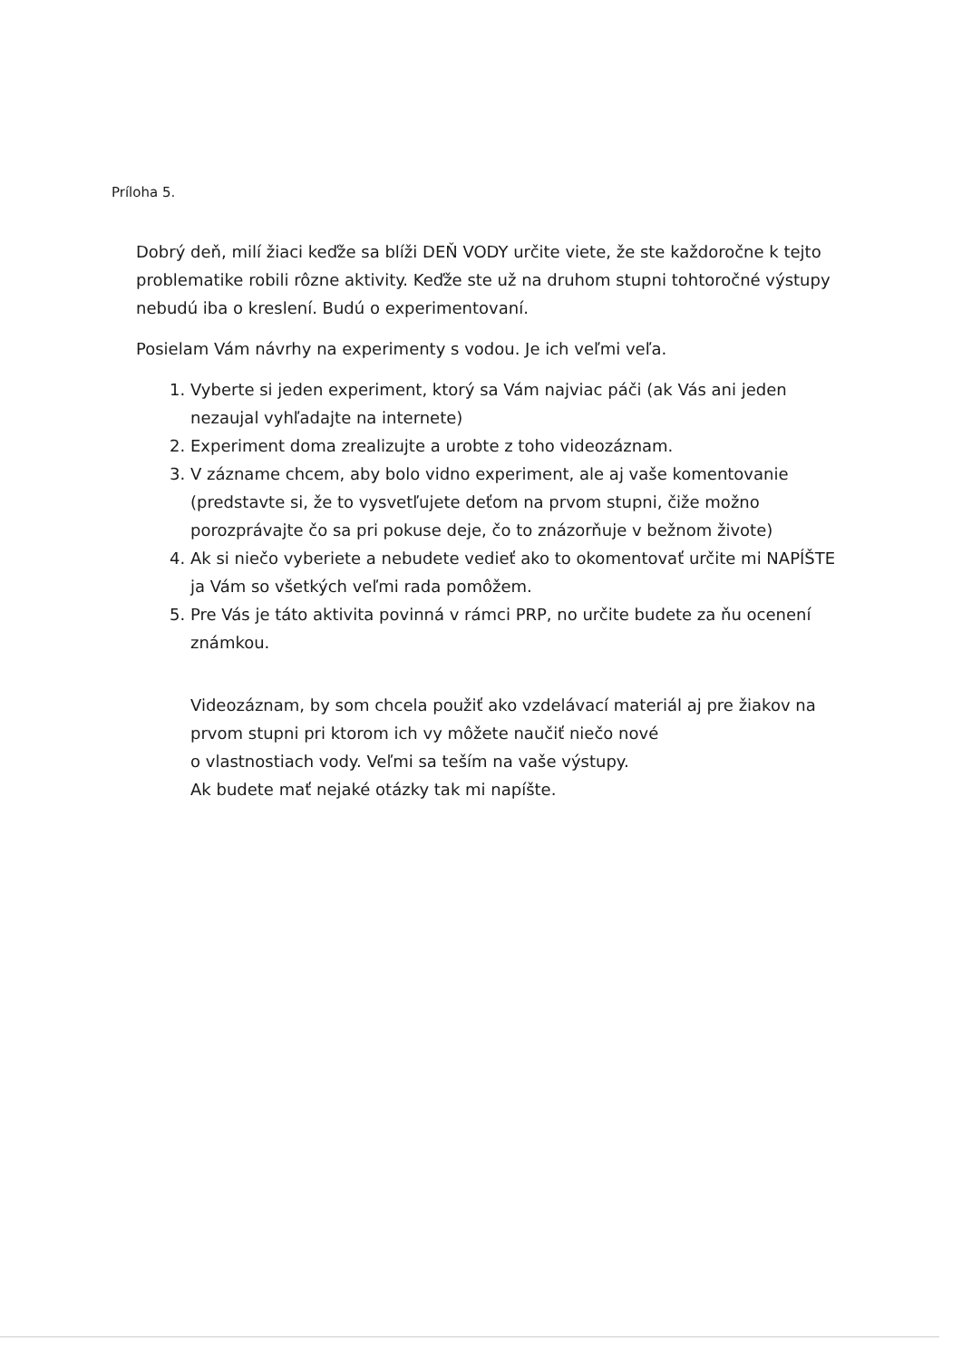Príloha 5.
Dobrý deň, milí žiaci keďže sa blíži DEŇ VODY určite viete, že ste každoročne k tejto problematike robili rôzne aktivity. Keďže ste už na druhom stupni tohtoročné výstupy nebudú iba o kreslení. Budú o experimentovaní.
Posielam Vám návrhy na experimenty s vodou. Je ich veľmi veľa.
1. Vyberte si jeden experiment, ktorý sa Vám najviac páči (ak Vás ani jeden nezaujal vyhľadajte na internete)
2. Experiment doma zrealizujte a urobte z toho videozáznam.
3. V zázname chcem, aby bolo vidno experiment, ale aj vaše komentovanie (predstavte si, že to vysvetľujete deťom na prvom stupni, čiže možno porozprávajte čo sa pri pokuse deje, čo to znázorňuje v bežnom živote)
4. Ak si niečo vyberiete a nebudete vedieť ako to okomentovať určite mi NAPÍŠTE ja Vám so všetkých veľmi rada pomôžem.
5. Pre Vás je táto aktivita povinná v rámci PRP, no určite budete za ňu ocenení známkou.
Videozáznam, by som chcela použiť ako vzdelávací materiál aj pre žiakov na prvom stupni pri ktorom ich vy môžete naučiť niečo nové
o vlastnostiach vody. Veľmi sa teším na vaše výstupy.
Ak budete mať nejaké otázky tak mi napíšte.